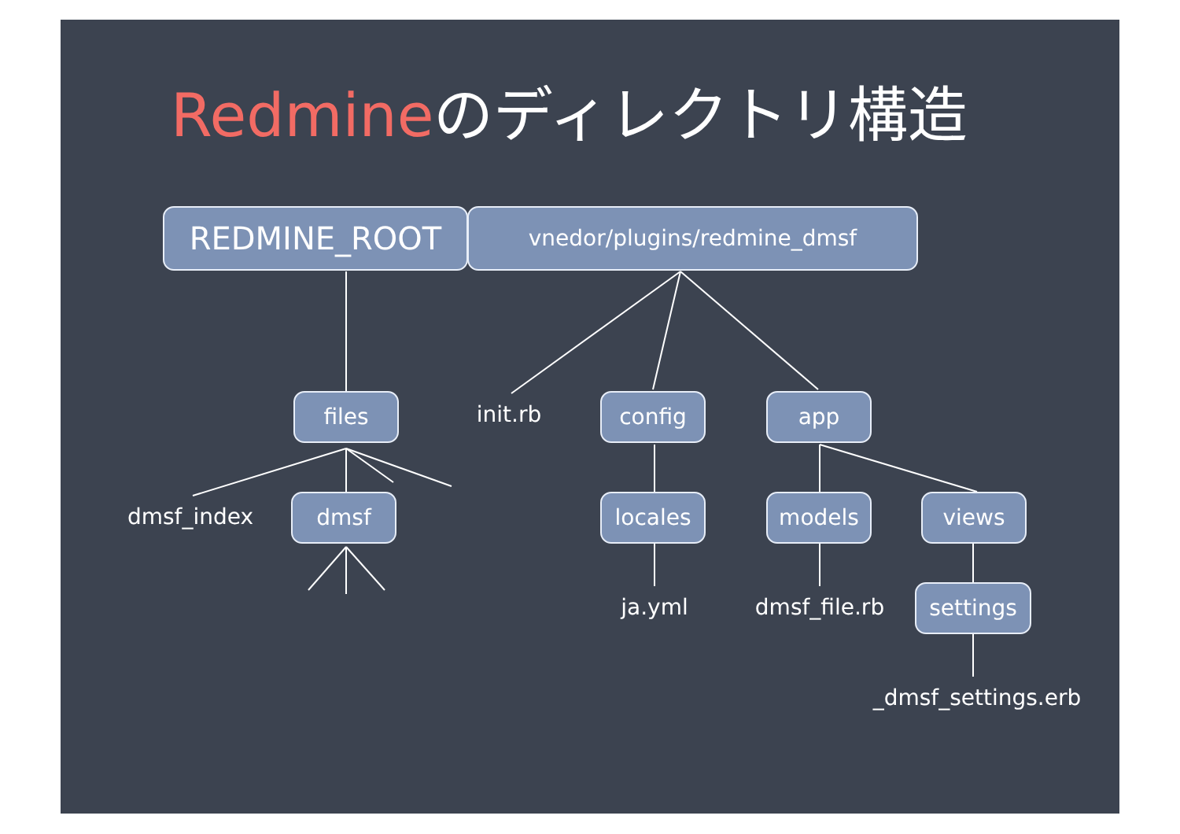Redmineのディレクトリ構造
REDMINE_ROOT vnedor/plugins/redmine_dmsf
files
init.rb
config app
dmsf_index dmsf locales models views
ja.yml
dmsf_file.rb
settings
_dmsf_settings.erb